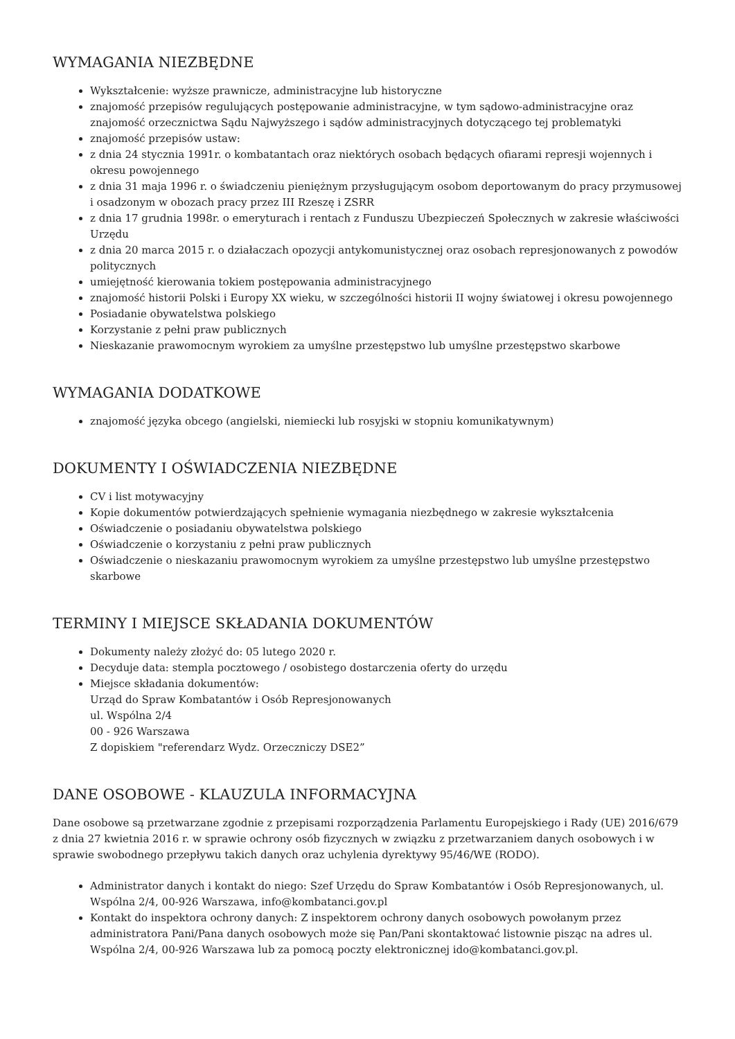WYMAGANIA NIEZBĘDNE
Wykształcenie: wyższe prawnicze, administracyjne lub historyczne
znajomość przepisów regulujących postępowanie administracyjne, w tym sądowo-administracyjne oraz znajomość orzecznictwa Sądu Najwyższego i sądów administracyjnych dotyczącego tej problematyki
znajomość przepisów ustaw:
z dnia 24 stycznia 1991r. o kombatantach oraz niektórych osobach będących ofiarami represji wojennych i okresu powojennego
z dnia 31 maja 1996 r. o świadczeniu pieniężnym przysługującym osobom deportowanym do pracy przymusowej i osadzonym w obozach pracy przez III Rzeszę i ZSRR
z dnia 17 grudnia 1998r. o emeryturach i rentach z Funduszu Ubezpieczeń Społecznych w zakresie właściwości Urzędu
z dnia 20 marca 2015 r. o działaczach opozycji antykomunistycznej oraz osobach represjonowanych z powodów politycznych
umiejętność kierowania tokiem postępowania administracyjnego
znajomość historii Polski i Europy XX wieku, w szczególności historii II wojny światowej i okresu powojennego
Posiadanie obywatelstwa polskiego
Korzystanie z pełni praw publicznych
Nieskazanie prawomocnym wyrokiem za umyślne przestępstwo lub umyślne przestępstwo skarbowe
WYMAGANIA DODATKOWE
znajomość języka obcego (angielski, niemiecki lub rosyjski w stopniu komunikatywnym)
DOKUMENTY I OŚWIADCZENIA NIEZBĘDNE
CV i list motywacyjny
Kopie dokumentów potwierdzających spełnienie wymagania niezbędnego w zakresie wykształcenia
Oświadczenie o posiadaniu obywatelstwa polskiego
Oświadczenie o korzystaniu z pełni praw publicznych
Oświadczenie o nieskazaniu prawomocnym wyrokiem za umyślne przestępstwo lub umyślne przestępstwo skarbowe
TERMINY I MIEJSCE SKŁADANIA DOKUMENTÓW
Dokumenty należy złożyć do: 05 lutego 2020 r.
Decyduje data: stempla pocztowego / osobistego dostarczenia oferty do urzędu
Miejsce składania dokumentów:
Urząd do Spraw Kombatantów i Osób Represjonowanych
ul. Wspólna 2/4
00 - 926 Warszawa
Z dopiskiem "referendarz Wydz. Orzeczniczy DSE2”
DANE OSOBOWE - KLAUZULA INFORMACYJNA
Dane osobowe są przetwarzane zgodnie z przepisami rozporządzenia Parlamentu Europejskiego i Rady (UE) 2016/679 z dnia 27 kwietnia 2016 r. w sprawie ochrony osób fizycznych w związku z przetwarzaniem danych osobowych i w sprawie swobodnego przepływu takich danych oraz uchylenia dyrektywy 95/46/WE (RODO).
Administrator danych i kontakt do niego: Szef Urzędu do Spraw Kombatantów i Osób Represjonowanych, ul. Wspólna 2/4, 00-926 Warszawa, info@kombatanci.gov.pl
Kontakt do inspektora ochrony danych: Z inspektorem ochrony danych osobowych powołanym przez administratora Pani/Pana danych osobowych może się Pan/Pani skontaktować listownie pisząc na adres ul. Wspólna 2/4, 00-926 Warszawa lub za pomocą poczty elektronicznej ido@kombatanci.gov.pl.